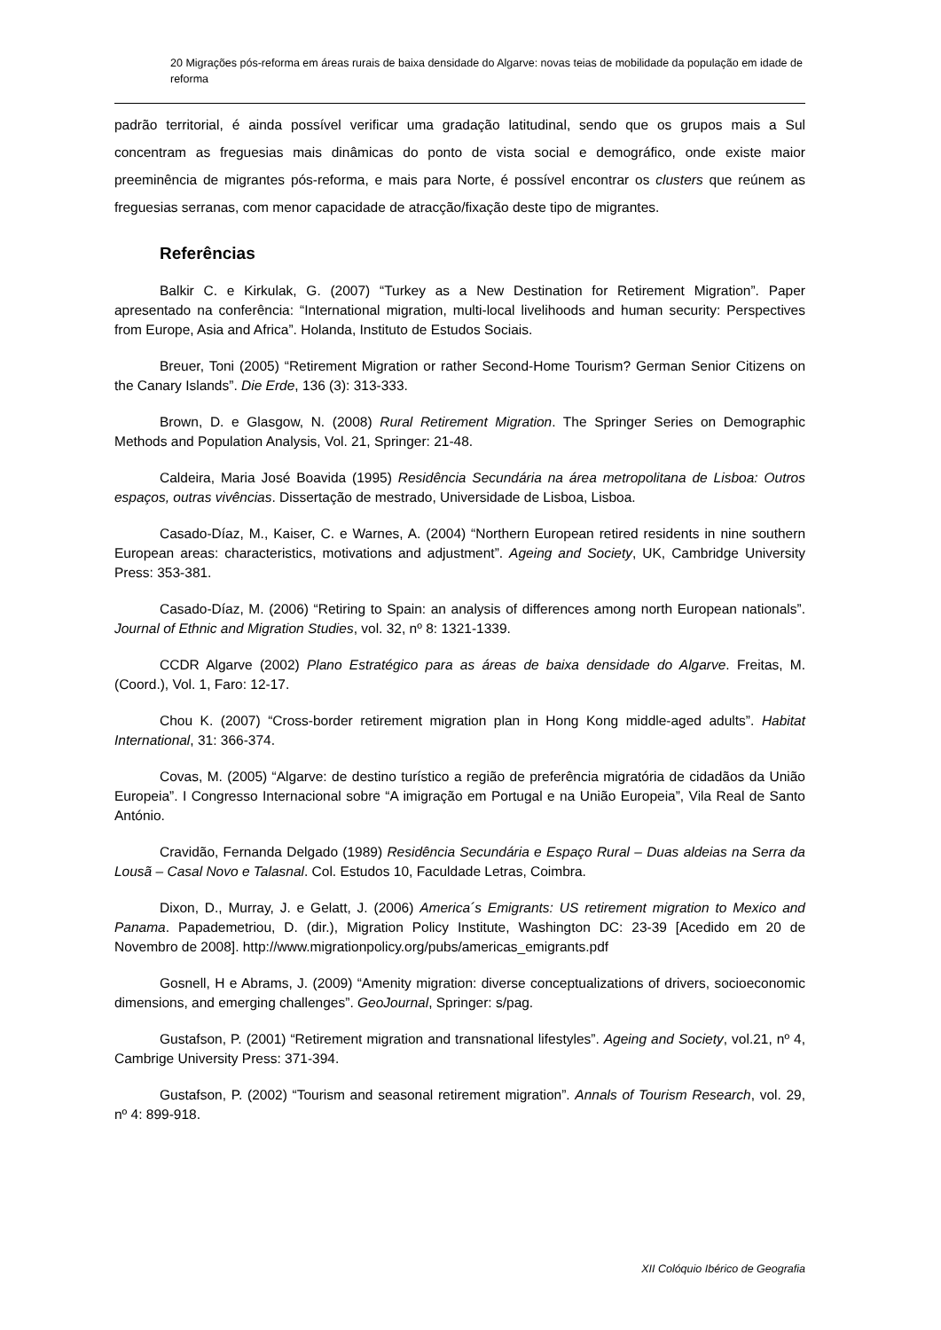20 Migrações pós-reforma em áreas rurais de baixa densidade do Algarve: novas teias de mobilidade da população em idade de reforma
padrão territorial, é ainda possível verificar uma gradação latitudinal, sendo que os grupos mais a Sul concentram as freguesias mais dinâmicas do ponto de vista social e demográfico, onde existe maior preeminência de migrantes pós-reforma, e mais para Norte, é possível encontrar os clusters que reúnem as freguesias serranas, com menor capacidade de atracção/fixação deste tipo de migrantes.
Referências
Balkir C. e Kirkulak, G. (2007) “Turkey as a New Destination for Retirement Migration”. Paper apresentado na conferência: “International migration, multi-local livelihoods and human security: Perspectives from Europe, Asia and Africa”. Holanda, Instituto de Estudos Sociais.
Breuer, Toni (2005) “Retirement Migration or rather Second-Home Tourism? German Senior Citizens on the Canary Islands”. Die Erde, 136 (3): 313-333.
Brown, D. e Glasgow, N. (2008) Rural Retirement Migration. The Springer Series on Demographic Methods and Population Analysis, Vol. 21, Springer: 21-48.
Caldeira, Maria José Boavida (1995) Residência Secundária na área metropolitana de Lisboa: Outros espaços, outras vivências. Dissertação de mestrado, Universidade de Lisboa, Lisboa.
Casado-Díaz, M., Kaiser, C. e Warnes, A. (2004) “Northern European retired residents in nine southern European areas: characteristics, motivations and adjustment”. Ageing and Society, UK, Cambridge University Press: 353-381.
Casado-Díaz, M. (2006) “Retiring to Spain: an analysis of differences among north European nationals”. Journal of Ethnic and Migration Studies, vol. 32, nº 8: 1321-1339.
CCDR Algarve (2002) Plano Estratégico para as áreas de baixa densidade do Algarve. Freitas, M. (Coord.), Vol. 1, Faro: 12-17.
Chou K. (2007) “Cross-border retirement migration plan in Hong Kong middle-aged adults”. Habitat International, 31: 366-374.
Covas, M. (2005) “Algarve: de destino turístico a região de preferência migratória de cidadãos da União Europeia”. I Congresso Internacional sobre “A imigração em Portugal e na União Europeia”, Vila Real de Santo António.
Cravidão, Fernanda Delgado (1989) Residência Secundária e Espaço Rural – Duas aldeias na Serra da Lousã – Casal Novo e Talasnal. Col. Estudos 10, Faculdade Letras, Coimbra.
Dixon, D., Murray, J. e Gelatt, J. (2006) America´s Emigrants: US retirement migration to Mexico and Panama. Papademetriou, D. (dir.), Migration Policy Institute, Washington DC: 23-39 [Acedido em 20 de Novembro de 2008]. http://www.migrationpolicy.org/pubs/americas_emigrants.pdf
Gosnell, H e Abrams, J. (2009) “Amenity migration: diverse conceptualizations of drivers, socioeconomic dimensions, and emerging challenges”. GeoJournal, Springer: s/pag.
Gustafson, P. (2001) “Retirement migration and transnational lifestyles”. Ageing and Society, vol.21, nº 4, Cambrige University Press: 371-394.
Gustafson, P. (2002) “Tourism and seasonal retirement migration”. Annals of Tourism Research, vol. 29, nº 4: 899-918.
XII Colóquio Ibérico de Geografia